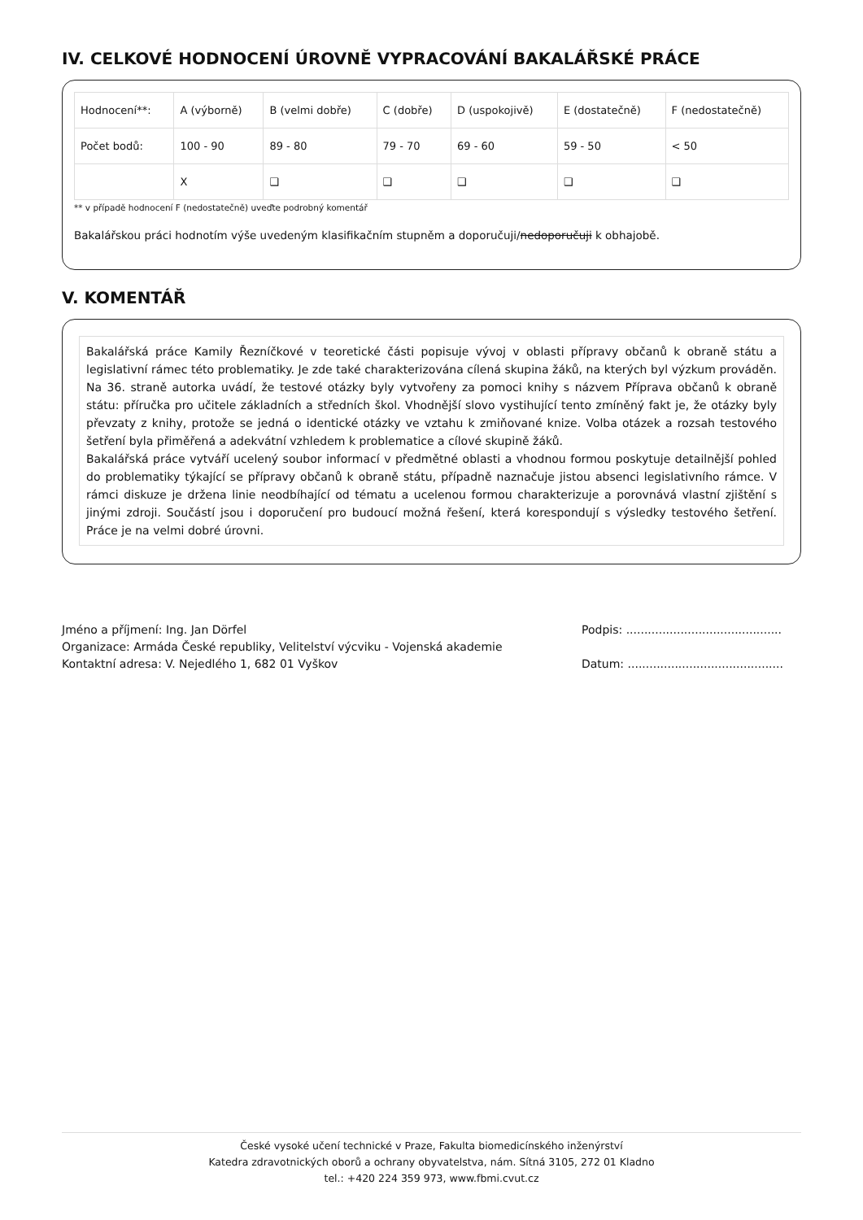IV. CELKOVÉ HODNOCENÍ ÚROVNĚ VYPRACOVÁNÍ BAKALÁŘSKÉ PRÁCE
| Hodnocení**: | A (výborně) | B (velmi dobře) | C (dobře) | D (uspokojivě) | E (dostatečně) | F (nedostatečně) |
| Počet bodů: | 100 - 90 | 89 - 80 | 79 - 70 | 69 - 60 | 59 - 50 | < 50 |
| | X | ❑ | ❑ | ❑ | ❑ | ❑ |
** v případě hodnocení F (nedostatečně) uveďte podrobný komentář
Bakalářskou práci hodnotím výše uvedeným klasifikačním stupněm a doporučuji/nedoporučuji k obhajobě.
V. KOMENTÁŘ
Bakalářská práce Kamily Řezníčkové v teoretické části popisuje vývoj v oblasti přípravy občanů k obraně státu a legislativní rámec této problematiky. Je zde také charakterizována cílená skupina žáků, na kterých byl výzkum prováděn. Na 36. straně autorka uvádí, že testové otázky byly vytvořeny za pomoci knihy s názvem Příprava občanů k obraně státu: příručka pro učitele základních a středních škol. Vhodnější slovo vystihující tento zmíněný fakt je, že otázky byly převzaty z knihy, protože se jedná o identické otázky ve vztahu k zmiňované knize. Volba otázek a rozsah testového šetření byla přiměřená a adekvátní vzhledem k problematice a cílové skupině žáků.
Bakalářská práce vytváří ucelený soubor informací v předmětné oblasti a vhodnou formou poskytuje detailnější pohled do problematiky týkající se přípravy občanů k obraně státu, případně naznačuje jistou absenci legislativního rámce. V rámci diskuze je držena linie neodbíhající od tématu a ucelenou formou charakterizuje a porovnává vlastní zjištění s jinými zdroji. Součástí jsou i doporučení pro budoucí možná řešení, která korespondují s výsledky testového šetření. Práce je na velmi dobré úrovni.
Jméno a příjmení: Ing. Jan Dörfel
Organizace: Armáda České republiky, Velitelství výcviku - Vojenská akademie
Kontaktní adresa: V. Nejedlého 1, 682 01 Vyškov
Podpis: ...........................................
Datum: ...........................................
České vysoké učení technické v Praze, Fakulta biomedicínského inženýrství
Katedra zdravotnických oborů a ochrany obyvatelstva, nám. Sítná 3105, 272 01 Kladno
tel.: +420 224 359 973, www.fbmi.cvut.cz